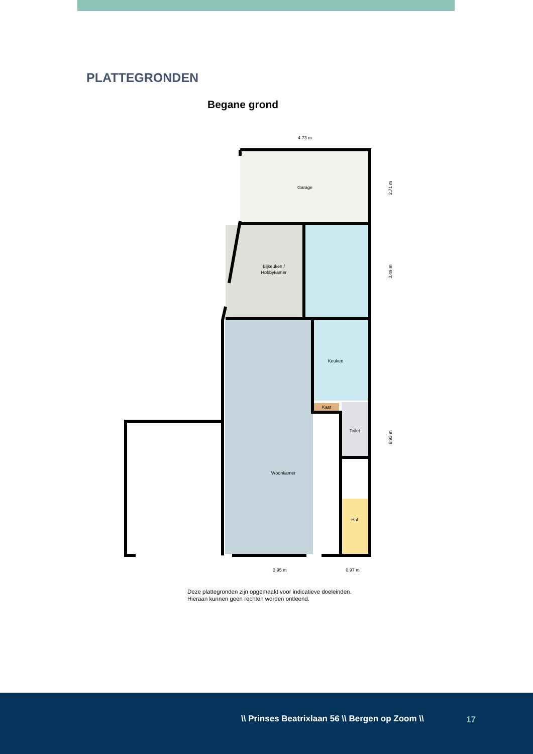PLATTEGRONDEN
Begane grond
Garage
Bijkeuken /
Hobbykamer
Keuken
Kast
Toilet
Woonkamer
Hal
4.73 m
3.95 m
0.97 m
2.71 m
3.49 m
8.93 m
Deze plattegronden zijn opgemaakt voor indicatieve doeleinden.
Hieraan kunnen geen rechten worden ontleend.
\\ Prinses Beatrixlaan 56 \\ Bergen op Zoom \\ 17